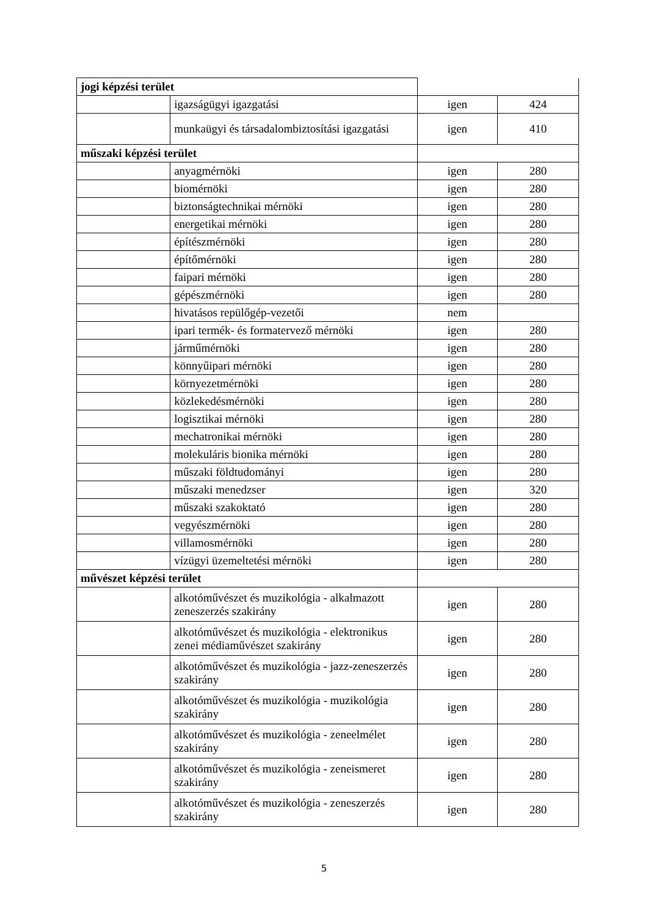| jogi képzési terület | | | |
| | igazságügyi igazgatási | igen | 424 |
| | munkaügyi és társadalombiztosítási igazgatási | igen | 410 |
| műszaki képzési terület | | | |
| | anyagmérnöki | igen | 280 |
| | biomérnöki | igen | 280 |
| | biztonságtechnikai mérnöki | igen | 280 |
| | energetikai mérnöki | igen | 280 |
| | építészmérnöki | igen | 280 |
| | építőmérnöki | igen | 280 |
| | faipari mérnöki | igen | 280 |
| | gépészmérnöki | igen | 280 |
| | hivatásos repülőgép-vezetői | nem | |
| | ipari termék- és formatervező mérnöki | igen | 280 |
| | járműmérnöki | igen | 280 |
| | könnyűipari mérnöki | igen | 280 |
| | környezetmérnöki | igen | 280 |
| | közlekedésmérnöki | igen | 280 |
| | logisztikai mérnöki | igen | 280 |
| | mechatronikai mérnöki | igen | 280 |
| | molekuláris bionika mérnöki | igen | 280 |
| | műszaki földtudományi | igen | 280 |
| | műszaki menedzser | igen | 320 |
| | műszaki szakoktató | igen | 280 |
| | vegyészmérnöki | igen | 280 |
| | villamosmérnöki | igen | 280 |
| | vízügyi üzemeltetési mérnöki | igen | 280 |
| művészet képzési terület | | | |
| | alkotóművészet és muzikológia - alkalmazott zeneszerzés szakirány | igen | 280 |
| | alkotóművészet és muzikológia - elektronikus zenei médiaművészet szakirány | igen | 280 |
| | alkotóművészet és muzikológia - jazz-zeneszerzés szakirány | igen | 280 |
| | alkotóművészet és muzikológia - muzikológia szakirány | igen | 280 |
| | alkotóművészet és muzikológia - zeneelmélet szakirány | igen | 280 |
| | alkotóművészet és muzikológia - zeneismeret szakirány | igen | 280 |
| | alkotóművészet és muzikológia - zeneszerzés szakirány | igen | 280 |
5